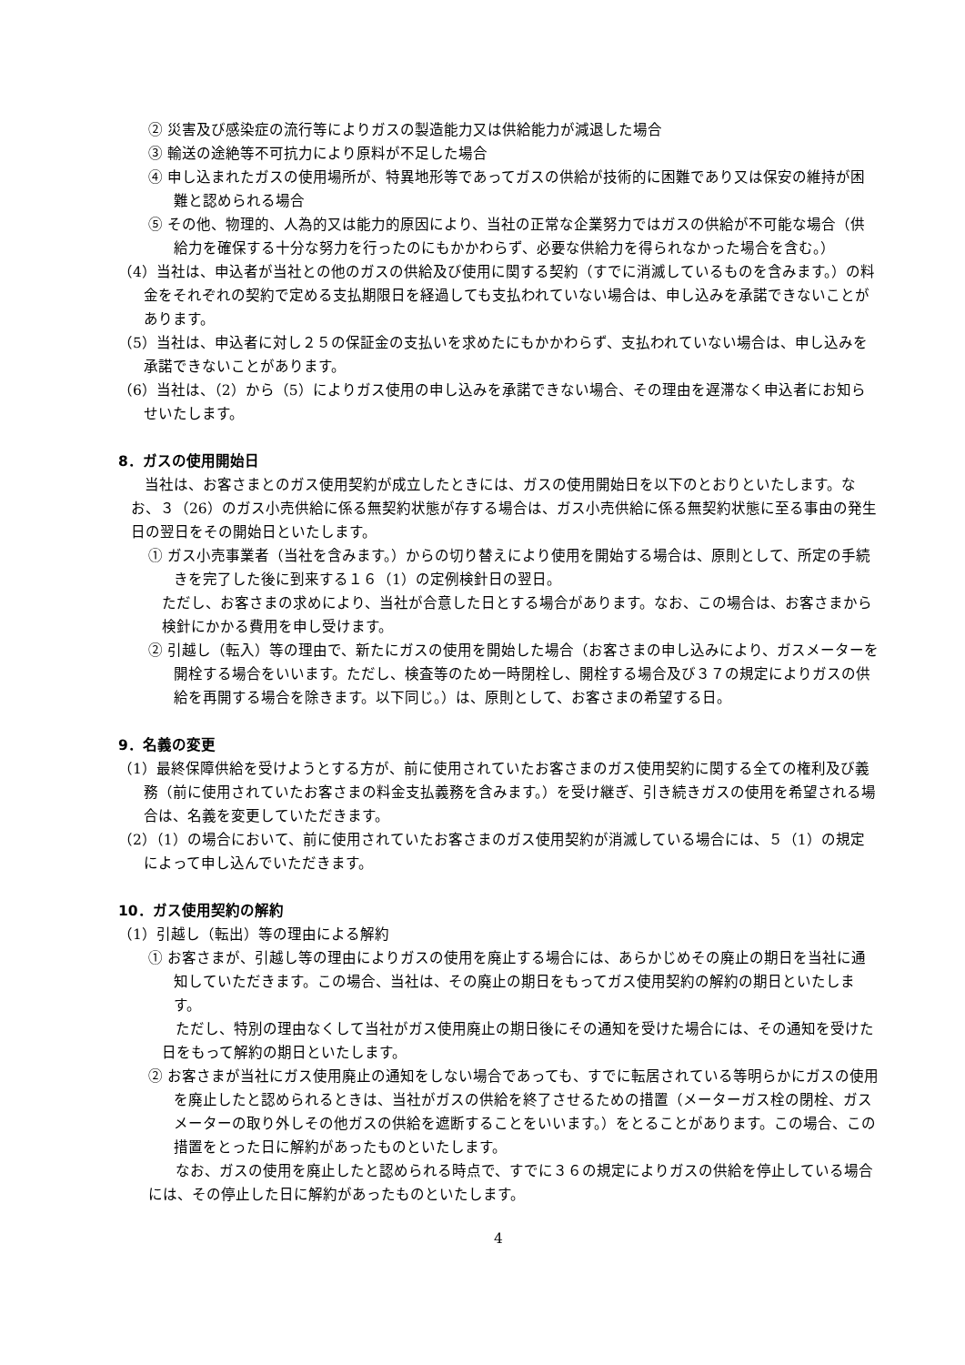② 災害及び感染症の流行等によりガスの製造能力又は供給能力が減退した場合
③ 輸送の途絶等不可抗力により原料が不足した場合
④ 申し込まれたガスの使用場所が、特異地形等であってガスの供給が技術的に困難であり又は保安の維持が困難と認められる場合
⑤ その他、物理的、人為的又は能力的原因により、当社の正常な企業努力ではガスの供給が不可能な場合（供給力を確保する十分な努力を行ったのにもかかわらず、必要な供給力を得られなかった場合を含む。）
（4）当社は、申込者が当社との他のガスの供給及び使用に関する契約（すでに消滅しているものを含みます。）の料金をそれぞれの契約で定める支払期限日を経過しても支払われていない場合は、申し込みを承諾できないことがあります。
（5）当社は、申込者に対し２５の保証金の支払いを求めたにもかかわらず、支払われていない場合は、申し込みを承諾できないことがあります。
（6）当社は、（2）から（5）によりガス使用の申し込みを承諾できない場合、その理由を遅滞なく申込者にお知らせいたします。
8．ガスの使用開始日
当社は、お客さまとのガス使用契約が成立したときには、ガスの使用開始日を以下のとおりといたします。なお、３（26）のガス小売供給に係る無契約状態が存する場合は、ガス小売供給に係る無契約状態に至る事由の発生日の翌日をその開始日といたします。
① ガス小売事業者（当社を含みます。）からの切り替えにより使用を開始する場合は、原則として、所定の手続きを完了した後に到来する１６（1）の定例検針日の翌日。
ただし、お客さまの求めにより、当社が合意した日とする場合があります。なお、この場合は、お客さまから検針にかかる費用を申し受けます。
② 引越し（転入）等の理由で、新たにガスの使用を開始した場合（お客さまの申し込みにより、ガスメーターを開栓する場合をいいます。ただし、検査等のため一時閉栓し、開栓する場合及び３７の規定によりガスの供給を再開する場合を除きます。以下同じ。）は、原則として、お客さまの希望する日。
9．名義の変更
（1）最終保障供給を受けようとする方が、前に使用されていたお客さまのガス使用契約に関する全ての権利及び義務（前に使用されていたお客さまの料金支払義務を含みます。）を受け継ぎ、引き続きガスの使用を希望される場合は、名義を変更していただきます。
（2）（1）の場合において、前に使用されていたお客さまのガス使用契約が消滅している場合には、５（1）の規定によって申し込んでいただきます。
10．ガス使用契約の解約
（1）引越し（転出）等の理由による解約
① お客さまが、引越し等の理由によりガスの使用を廃止する場合には、あらかじめその廃止の期日を当社に通知していただきます。この場合、当社は、その廃止の期日をもってガス使用契約の解約の期日といたします。
ただし、特別の理由なくして当社がガス使用廃止の期日後にその通知を受けた場合には、その通知を受けた日をもって解約の期日といたします。
② お客さまが当社にガス使用廃止の通知をしない場合であっても、すでに転居されている等明らかにガスの使用を廃止したと認められるときは、当社がガスの供給を終了させるための措置（メーターガス栓の閉栓、ガスメーターの取り外しその他ガスの供給を遮断することをいいます。）をとることがあります。この場合、この措置をとった日に解約があったものといたします。
なお、ガスの使用を廃止したと認められる時点で、すでに３６の規定によりガスの供給を停止している場合には、その停止した日に解約があったものといたします。
4